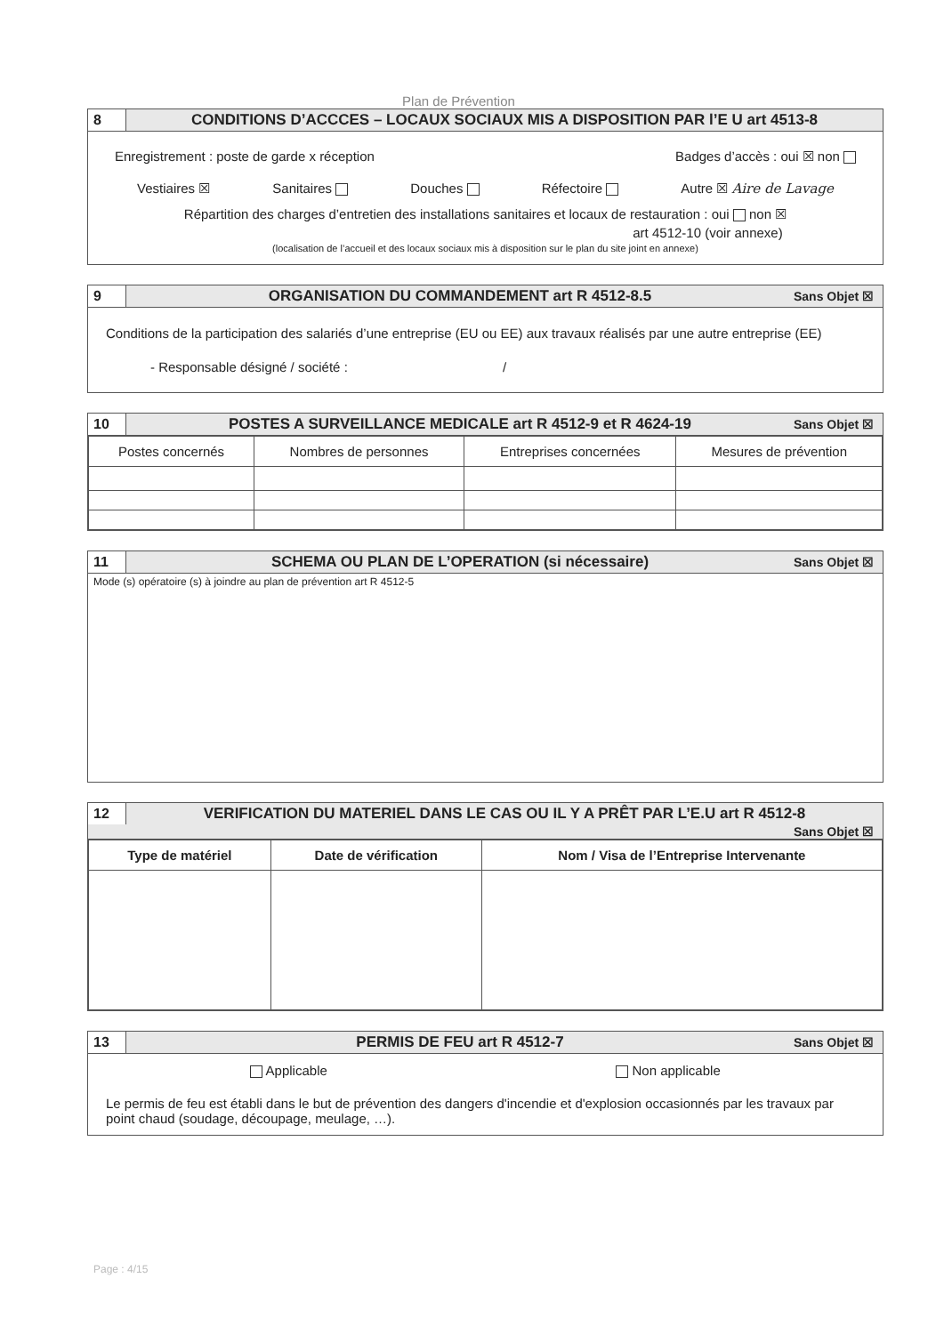Plan de Prévention
8
CONDITIONS D’ACCCES – LOCAUX SOCIAUX MIS A DISPOSITION PAR l’E U art 4513-8
Enregistrement : poste de garde x réception Badges d’accès : oui ☒ non
Vestiaires ☒ Sanitaires Douches Réfectoire Autre ☒ Aire de Lavage
Répartition des charges d’entretien des installations sanitaires et locaux de restauration : oui non ☒
art 4512-10 (voir annexe)
(localisation de l’accueil et des locaux sociaux mis à disposition sur le plan du site joint en annexe)
9
ORGANISATION DU COMMANDEMENT art R 4512-8.5
Sans Objet ☒
Conditions de la participation des salariés d’une entreprise (EU ou EE) aux travaux réalisés par une autre entreprise (EE)
- Responsable désigné / société : /
10
POSTES A SURVEILLANCE MEDICALE art R 4512-9 et R 4624-19
Sans Objet ☒
| Postes concernés | Nombres de personnes | Entreprises concernées | Mesures de prévention |
| --- | --- | --- | --- |
11
SCHEMA OU PLAN DE L’OPERATION (si nécessaire)
Sans Objet ☒
Mode (s) opératoire (s) à joindre au plan de prévention art R 4512-5
12
VERIFICATION DU MATERIEL DANS LE CAS OU IL Y A PRÊT PAR L’E.U art R 4512-8
Sans Objet ☒
| Type de matériel | Date de vérification | Nom / Visa de l’Entreprise Intervenante |
| --- | --- | --- |
13
PERMIS DE FEU art R 4512-7
Sans Objet ☒
Applicable Non applicable
Le permis de feu est établi dans le but de prévention des dangers d'incendie et d'explosion occasionnés par les travaux par point chaud (soudage, découpage, meulage, …).
Page : 4/15